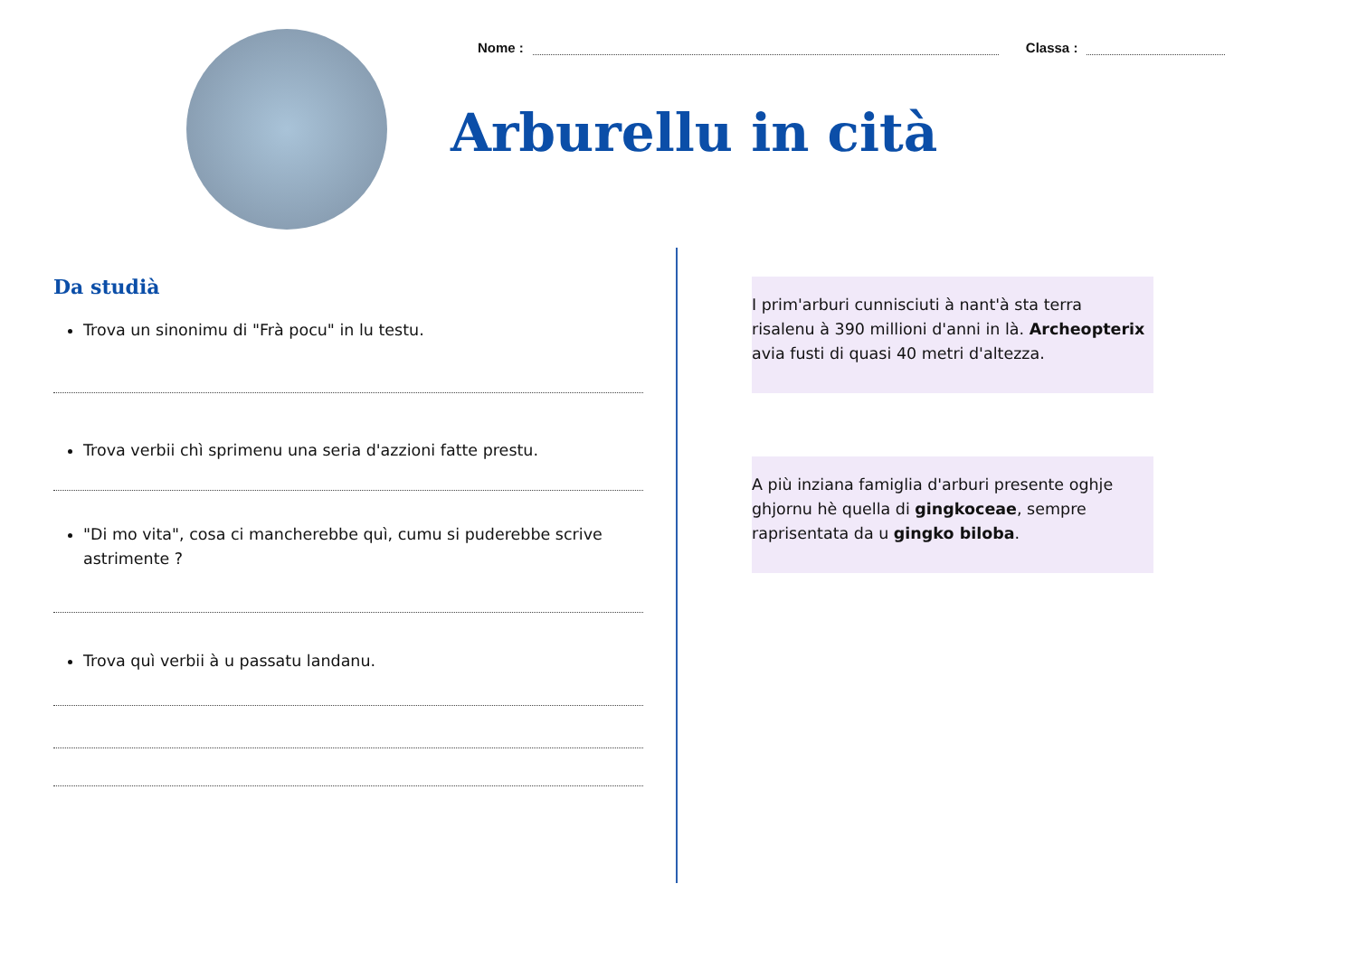Nome : Classa :
Arburellu in cità
Da studià
Trova un sinonimu di "Frà pocu" in lu testu.
Trova verbii chì sprimenu una seria d'azzioni fatte prestu.
"Di mo vita", cosa ci mancherebbe quì, cumu si puderebbe scrive astrimente ?
Trova quì verbii à u passatu landanu.
I prim'arburi cunnisciuti à nant'à sta terra risalenu à 390 millioni d'anni in là. Archeopterix avia fusti di quasi 40 metri d'altezza.
A più inziana famiglia d'arburi presente oghje ghjornu hè quella di gingkoceae, sempre raprisentata da u gingko biloba.